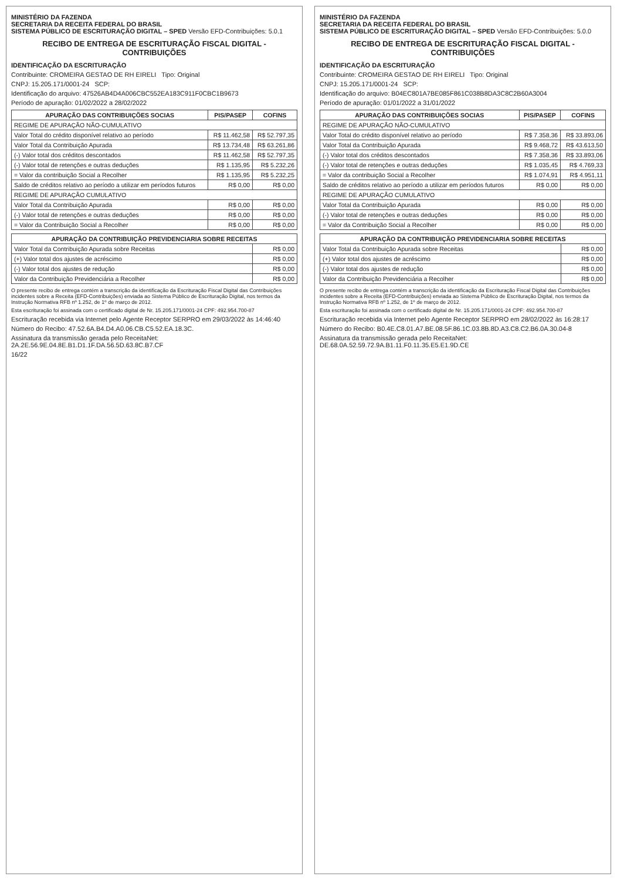MINISTÉRIO DA FAZENDA
SECRETARIA DA RECEITA FEDERAL DO BRASIL
SISTEMA PÚBLICO DE ESCRITURAÇÃO DIGITAL – SPED Versão EFD-Contribuições: 5.0.1
RECIBO DE ENTREGA DE ESCRITURAÇÃO FISCAL DIGITAL - CONTRIBUIÇÕES
IDENTIFICAÇÃO DA ESCRITURAÇÃO
Contribuinte: CROMEIRA GESTAO DE RH EIRELI Tipo: Original
CNPJ: 15.205.171/0001-24 SCP:
Identificação do arquivo: 47526AB4D4A006CBC552EA183C911F0CBC1B9673
Período de apuração: 01/02/2022 a 28/02/2022
| APURAÇÃO DAS CONTRIBUIÇÕES SOCIAS | PIS/PASEP | COFINS |
| --- | --- | --- |
| REGIME DE APURAÇÃO NÃO-CUMULATIVO | | |
| Valor Total do crédito disponível relativo ao período | R$ 11.462,58 | R$ 52.797,35 |
| Valor Total da Contribuição Apurada | R$ 13.734,48 | R$ 63.261,86 |
| (-) Valor total dos créditos descontados | R$ 11.462,58 | R$ 52.797,35 |
| (-) Valor total de retenções e outras deduções | R$ 1.135,95 | R$ 5.232,26 |
| = Valor da contribuição Social a Recolher | R$ 1.135,95 | R$ 5.232,25 |
| Saldo de créditos relativo ao período a utilizar em períodos futuros | R$ 0,00 | R$ 0,00 |
| REGIME DE APURAÇÃO CUMULATIVO | | |
| Valor Total da Contribuição Apurada | R$ 0,00 | R$ 0,00 |
| (-) Valor total de retenções e outras deduções | R$ 0,00 | R$ 0,00 |
| = Valor da Contribuição Social a Recolher | R$ 0,00 | R$ 0,00 |
| APURAÇÃO DA CONTRIBUIÇÃO PREVIDENCIARIA SOBRE RECEITAS | |
| --- | --- |
| Valor Total da Contribuição Apurada sobre Receitas | R$ 0,00 |
| (+) Valor total dos ajustes de acréscimo | R$ 0,00 |
| (-) Valor total dos ajustes de redução | R$ 0,00 |
| Valor da Contribuição Previdenciária a Recolher | R$ 0,00 |
O presente recibo de entrega contém a transcrição da identificação da Escrituração Fiscal Digital das Contribuições incidentes sobre a Receita (EFD-Contribuições) enviada ao Sistema Público de Escrituração Digital, nos termos da Instrução Normativa RFB nº 1.252, de 1º de março de 2012.
Esta escrituração foi assinada com o certificado digital de Nr. 15.205.171/0001-24 CPF: 492.954.700-87
Escrituração recebida via Internet pelo Agente Receptor SERPRO em 29/03/2022 às 14:46:40
Número do Recibo: 47.52.6A.B4.D4.A0.06.CB.C5.52.EA.18.3C.
Assinatura da transmissão gerada pelo ReceitaNet: 2A.2E.56.9E.04.8E.B1.D1.1F.DA.56.5D.63.8C.B7.CF
16/22
MINISTÉRIO DA FAZENDA
SECRETARIA DA RECEITA FEDERAL DO BRASIL
SISTEMA PÚBLICO DE ESCRITURAÇÃO DIGITAL – SPED Versão EFD-Contribuições: 5.0.0
RECIBO DE ENTREGA DE ESCRITURAÇÃO FISCAL DIGITAL - CONTRIBUIÇÕES
IDENTIFICAÇÃO DA ESCRITURAÇÃO
Contribuinte: CROMEIRA GESTAO DE RH EIRELI Tipo: Original
CNPJ: 15.205.171/0001-24 SCP:
Identificação do arquivo: B04EC801A7BE085F861C038B8DA3C8C2B60A3004
Período de apuração: 01/01/2022 a 31/01/2022
| APURAÇÃO DAS CONTRIBUIÇÕES SOCIAS | PIS/PASEP | COFINS |
| --- | --- | --- |
| REGIME DE APURAÇÃO NÃO-CUMULATIVO | | |
| Valor Total do crédito disponível relativo ao período | R$ 7.358,36 | R$ 33.893,06 |
| Valor Total da Contribuição Apurada | R$ 9.468,72 | R$ 43.613,50 |
| (-) Valor total dos créditos descontados | R$ 7.358,36 | R$ 33.893,06 |
| (-) Valor total de retenções e outras deduções | R$ 1.035,45 | R$ 4.769,33 |
| = Valor da contribuição Social a Recolher | R$ 1.074,91 | R$ 4.951,11 |
| Saldo de créditos relativo ao período a utilizar em períodos futuros | R$ 0,00 | R$ 0,00 |
| REGIME DE APURAÇÃO CUMULATIVO | | |
| Valor Total da Contribuição Apurada | R$ 0,00 | R$ 0,00 |
| (-) Valor total de retenções e outras deduções | R$ 0,00 | R$ 0,00 |
| = Valor da Contribuição Social a Recolher | R$ 0,00 | R$ 0,00 |
| APURAÇÃO DA CONTRIBUIÇÃO PREVIDENCIARIA SOBRE RECEITAS | |
| --- | --- |
| Valor Total da Contribuição Apurada sobre Receitas | R$ 0,00 |
| (+) Valor total dos ajustes de acréscimo | R$ 0,00 |
| (-) Valor total dos ajustes de redução | R$ 0,00 |
| Valor da Contribuição Previdenciária a Recolher | R$ 0,00 |
O presente recibo de entrega contém a transcrição da identificação da Escrituração Fiscal Digital das Contribuições incidentes sobre a Receita (EFD-Contribuições) enviada ao Sistema Público de Escrituração Digital, nos termos da Instrução Normativa RFB nº 1.252, de 1º de março de 2012.
Esta escrituração foi assinada com o certificado digital de Nr. 15.205.171/0001-24 CPF: 492.954.700-87
Escrituração recebida via Internet pelo Agente Receptor SERPRO em 28/02/2022 às 16:28:17
Número do Recibo: B0.4E.C8.01.A7.BE.08.5F.86.1C.03.8B.8D.A3.C8.C2.B6.0A.30.04-8
Assinatura da transmissão gerada pelo ReceitaNet: DE.68.0A.52.59.72.9A.B1.11.F0.11.35.E5.E1.9D.CE